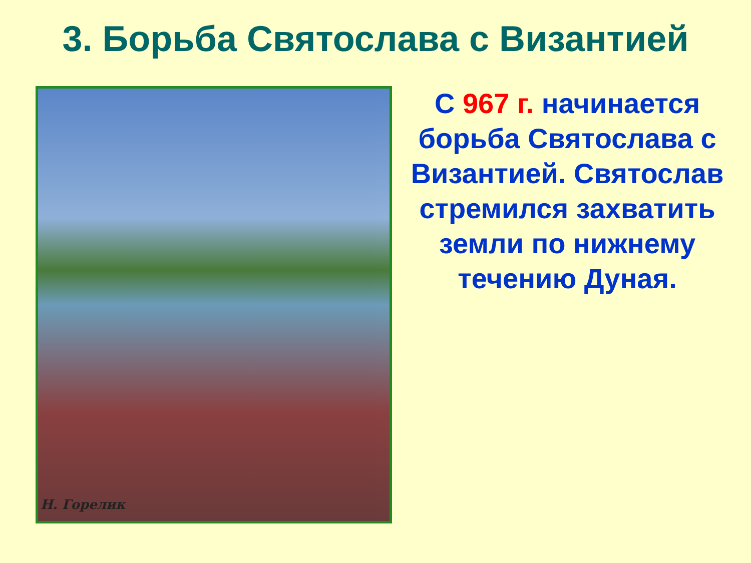3. Борьба Святослава с Византией
Н. Горелик
С 967 г. начинается борьба Святослава с Византией. Святослав стремился захватить земли по нижнему течению Дуная.